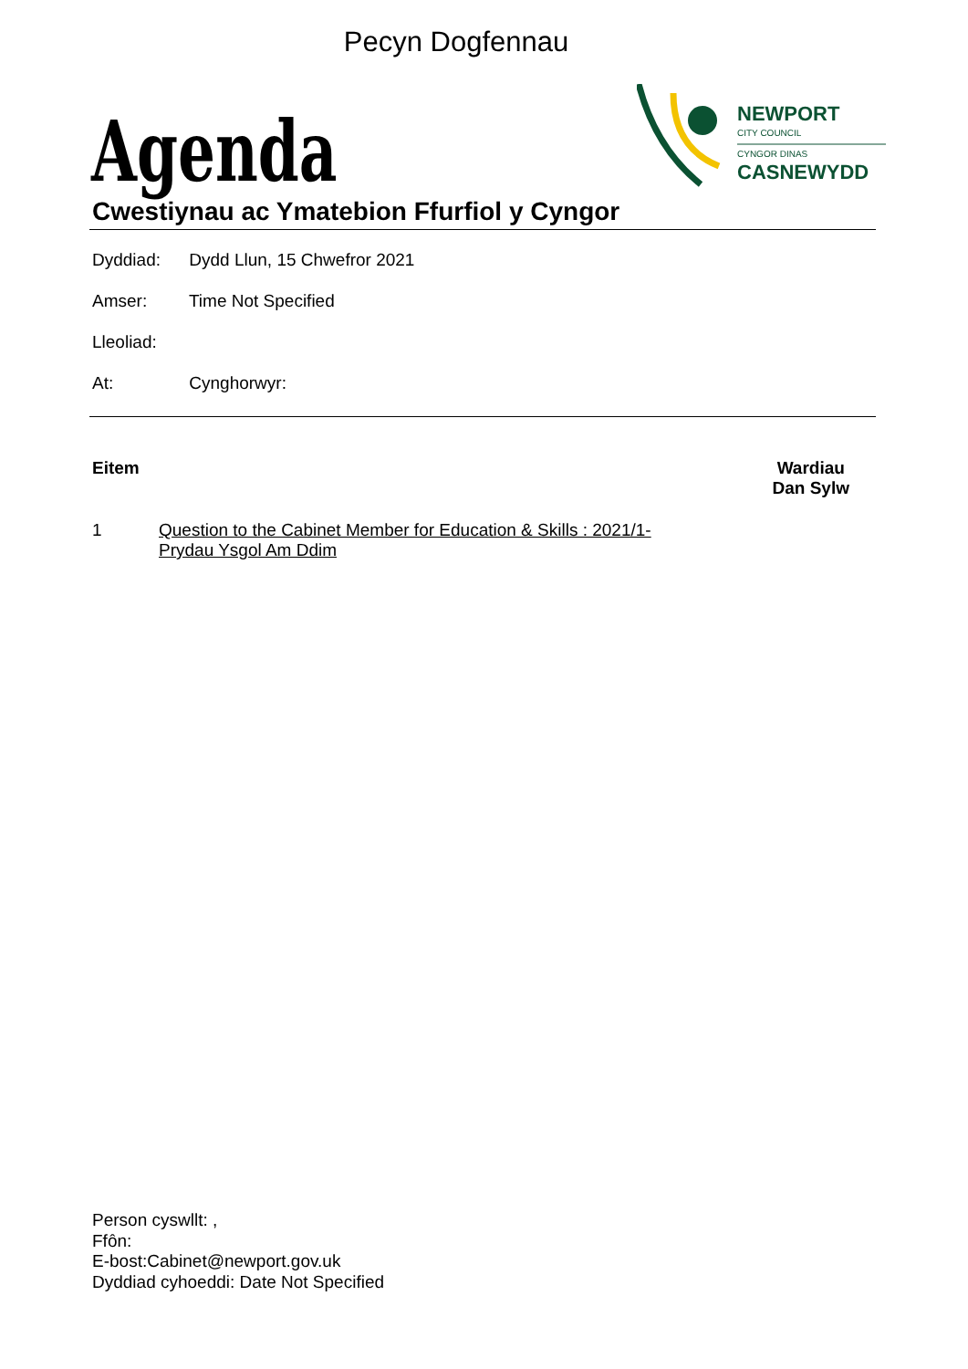Pecyn Dogfennau
Agenda
NEWPORT
CITY COUNCIL
CYNGOR DINAS
CASNEWYDD
Cwestiynau ac Ymatebion Ffurfiol y Cyngor
Dyddiad: Dydd Llun, 15 Chwefror 2021
Amser: Time Not Specified
Lleoliad:
At: Cynghorwyr:
Eitem Wardiau
Dan Sylw
1 Question to the Cabinet Member for Education & Skills : 2021/1- Prydau Ysgol Am Ddim
Person cyswllt: ,
Ffôn:
E-bost:Cabinet@newport.gov.uk
Dyddiad cyhoeddi: Date Not Specified